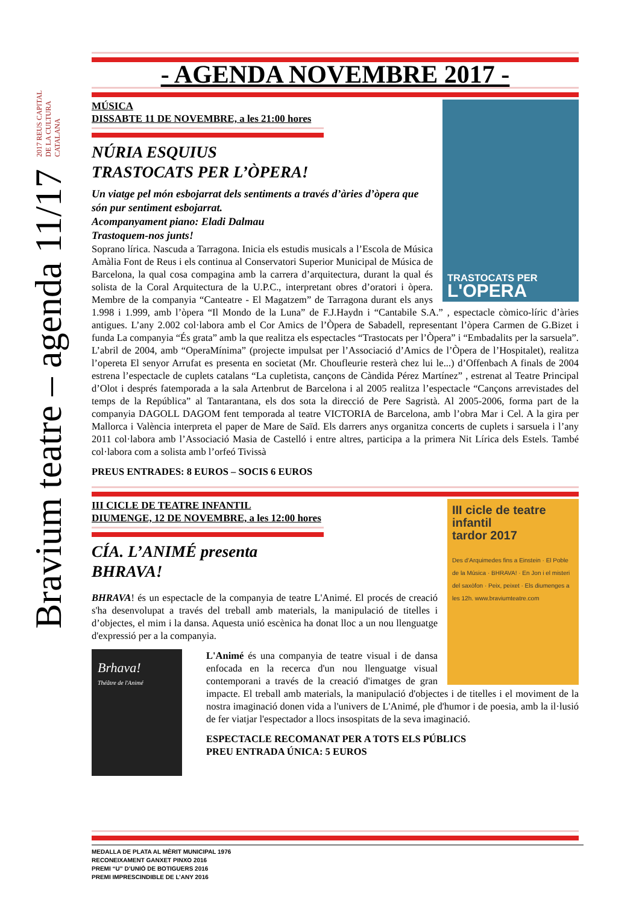2017 REUS CAPITAL DE LA CULTURA CATALANA
Bravium teatre – agenda 11/17
- AGENDA NOVEMBRE 2017 -
TRASTOCATS PER
L'OPERA
MÚSICA
DISSABTE 11 DE NOVEMBRE, a les 21:00 hores
NÚRIA ESQUIUS
TRASTOCATS PER L’ÒPERA!
Un viatge pel món esbojarrat dels sentiments a través d’àries d’òpera que són pur sentiment esbojarrat.
Acompanyament piano: Eladi Dalmau
Trastoquem-nos junts!
Soprano lírica. Nascuda a Tarragona. Inicia els estudis musicals a l’Escola de Música Amàlia Font de Reus i els continua al Conservatori Superior Municipal de Música de Barcelona, la qual cosa compagina amb la carrera d’arquitectura, durant la qual és solista de la Coral Arquitectura de la U.P.C., interpretant obres d’oratori i òpera. Membre de la companyia “Canteatre - El Magatzem” de Tarragona durant els anys 1.998 i 1.999, amb l’òpera “Il Mondo de la Luna” de F.J.Haydn i “Cantabile S.A.” , espectacle còmico-líric d’àries antigues. L’any 2.002 col·labora amb el Cor Amics de l’Òpera de Sabadell, representant l’òpera Carmen de G.Bizet i funda La companyia “És grata” amb la que realitza els espectacles “Trastocats per l’Òpera” i “Embadalits per la sarsuela”. L’abril de 2004, amb “OperaMínima” (projecte impulsat per l’Associació d’Amics de l’Òpera de l’Hospitalet), realitza l’opereta El senyor Arrufat es presenta en societat (Mr. Choufleurie resterà chez lui le...) d’Offenbach A finals de 2004 estrena l’espectacle de cuplets catalans “La cupletista, cançons de Càndida Pérez Martínez” , estrenat al Teatre Principal d’Olot i després fatemporada a la sala Artenbrut de Barcelona i al 2005 realitza l’espectacle “Cançons arrevistades del temps de la República” al Tantarantana, els dos sota la direcció de Pere Sagristà. Al 2005-2006, forma part de la companyia DAGOLL DAGOM fent temporada al teatre VICTORIA de Barcelona, amb l’obra Mar i Cel. A la gira per Mallorca i València interpreta el paper de Mare de Saïd. Els darrers anys organitza concerts de cuplets i sarsuela i l’any 2011 col·labora amb l’Associació Masia de Castelló i entre altres, participa a la primera Nit Lírica dels Estels. També col·labora com a solista amb l’orfeó Tivissà
PREUS ENTRADES: 8 EUROS – SOCIS 6 EUROS
III cicle de teatre infantil
tardor 2017
Des d’Arquimedes fins a Einstein · El Poble de la Música · BHRAVA! · En Jon i el misteri del saxòfon · Peix, peixet · Els diumenges a les 12h. www.braviumteatre.com
III CICLE DE TEATRE INFANTIL
DIUMENGE, 12 DE NOVEMBRE, a les 12:00 hores
CÍA. L’ANIMÉ presenta
BHRAVA!
BHRAVA! és un espectacle de la companyia de teatre L'Animé. El procés de creació s'ha desenvolupat a través del treball amb materials, la manipulació de titelles i d’objectes, el mim i la dansa. Aquesta unió escènica ha donat lloc a un nou llenguatge d'expressió per a la companyia.
Brhava!
Théâtre de l'Animé
L'Animé és una companyia de teatre visual i de dansa enfocada en la recerca d'un nou llenguatge visual contemporani a través de la creació d'imatges de gran impacte. El treball amb materials, la manipulació d'objectes i de titelles i el moviment de la nostra imaginació donen vida a l'univers de L'Animé, ple d'humor i de poesia, amb la il·lusió de fer viatjar l'espectador a llocs insospitats de la seva imaginació.
ESPECTACLE RECOMANAT PER A TOTS ELS PÚBLICS
PREU ENTRADA ÚNICA: 5 EUROS
MEDALLA DE PLATA AL MÈRIT MUNICIPAL 1976
RECONEIXAMENT GANXET PINXO 2016
PREMI “U” D’UNIÓ DE BOTIGUERS 2016
PREMI IMPRESCINDIBLE DE L’ANY 2016